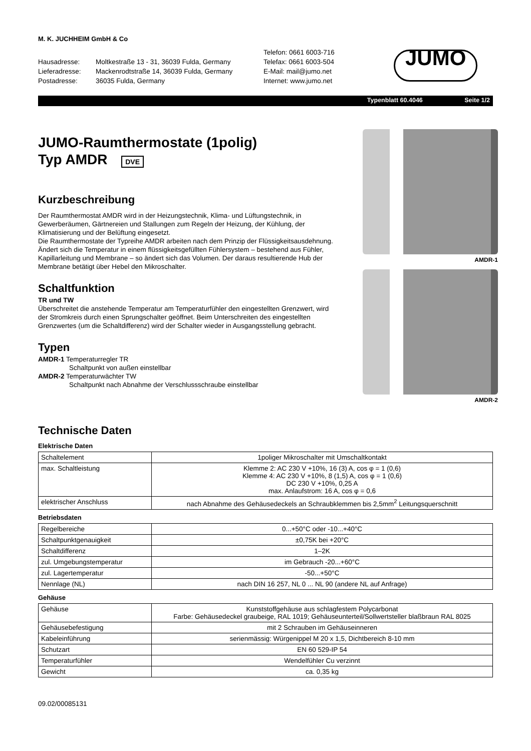M. K. JUCHHEIM GmbH & Co
Hausadresse:
Lieferadresse:
Postadresse:
Moltkestraße 13 - 31, 36039 Fulda, Germany
Mackenrodtstraße 14, 36039 Fulda, Germany
36035 Fulda, Germany
Telefon: 0661 6003-716
Telefax: 0661 6003-504
E-Mail: mail@jumo.net
Internet: www.jumo.net
JUMO
Typenblatt 60.4046 Seite 1/2
JUMO-Raumthermostate (1polig)
Typ AMDR DVE
Kurzbeschreibung
Der Raumthermostat AMDR wird in der Heizungstechnik, Klima- und Lüftungstechnik, in Gewerberäumen, Gärtnereien und Stallungen zum Regeln der Heizung, der Kühlung, der Klimatisierung und der Belüftung eingesetzt.
Die Raumthermostate der Typreihe AMDR arbeiten nach dem Prinzip der Flüssigkeitsausdehnung. Ändert sich die Temperatur in einem flüssigkeitsgefüllten Fühlersystem – bestehend aus Fühler, Kapillarleitung und Membrane – so ändert sich das Volumen. Der daraus resultierende Hub der Membrane betätigt über Hebel den Mikroschalter.
Schaltfunktion
TR und TW
Überschreitet die anstehende Temperatur am Temperaturfühler den eingestellten Grenzwert, wird der Stromkreis durch einen Sprungschalter geöffnet. Beim Unterschreiten des eingestellten Grenzwertes (um die Schaltdifferenz) wird der Schalter wieder in Ausgangsstellung gebracht.
Typen
AMDR-1 Temperaturregler TR
Schaltpunkt von außen einstellbar
AMDR-2 Temperaturwächter TW
Schaltpunkt nach Abnahme der Verschlussschraube einstellbar
AMDR-1
AMDR-2
Technische Daten
Elektrische Daten
| Schaltelement | 1poliger Mikroschalter mit Umschaltkontakt |
| max. Schaltleistung | Klemme 2: AC 230 V +10%, 16 (3) A, cos φ = 1 (0,6) Klemme 4: AC 230 V +10%, 8 (1,5) A, cos φ = 1 (0,6) DC 230 V +10%, 0,25 A max. Anlaufstrom: 16 A, cos φ = 0,6 |
| elektrischer Anschluss | nach Abnahme des Gehäusedeckels an Schraubklemmen bis 2,5mm<sup>2</sup> Leitungsquerschnitt |
Betriebsdaten
| Regelbereiche | 0...+50°C oder -10...+40°C |
| Schaltpunktgenauigkeit | ±0,75K bei +20°C |
| Schaltdifferenz | 1–2K |
| zul. Umgebungstemperatur | im Gebrauch -20...+60°C |
| zul. Lagertemperatur | -50...+50°C |
| Nennlage (NL) | nach DIN 16 257, NL 0 ... NL 90 (andere NL auf Anfrage) |
Gehäuse
| Gehäuse | Kunststoffgehäuse aus schlagfestem Polycarbonat Farbe: Gehäusedeckel graubeige, RAL 1019; Gehäuseunterteil/Sollwertsteller blaßbraun RAL 8025 |
| Gehäusebefestigung | mit 2 Schrauben im Gehäuseinneren |
| Kabeleinführung | serienmässig: Würgenippel M 20 x 1,5, Dichtbereich 8-10 mm |
| Schutzart | EN 60 529-IP 54 |
| Temperaturfühler | Wendelfühler Cu verzinnt |
| Gewicht | ca. 0,35 kg |
09.02/00085131